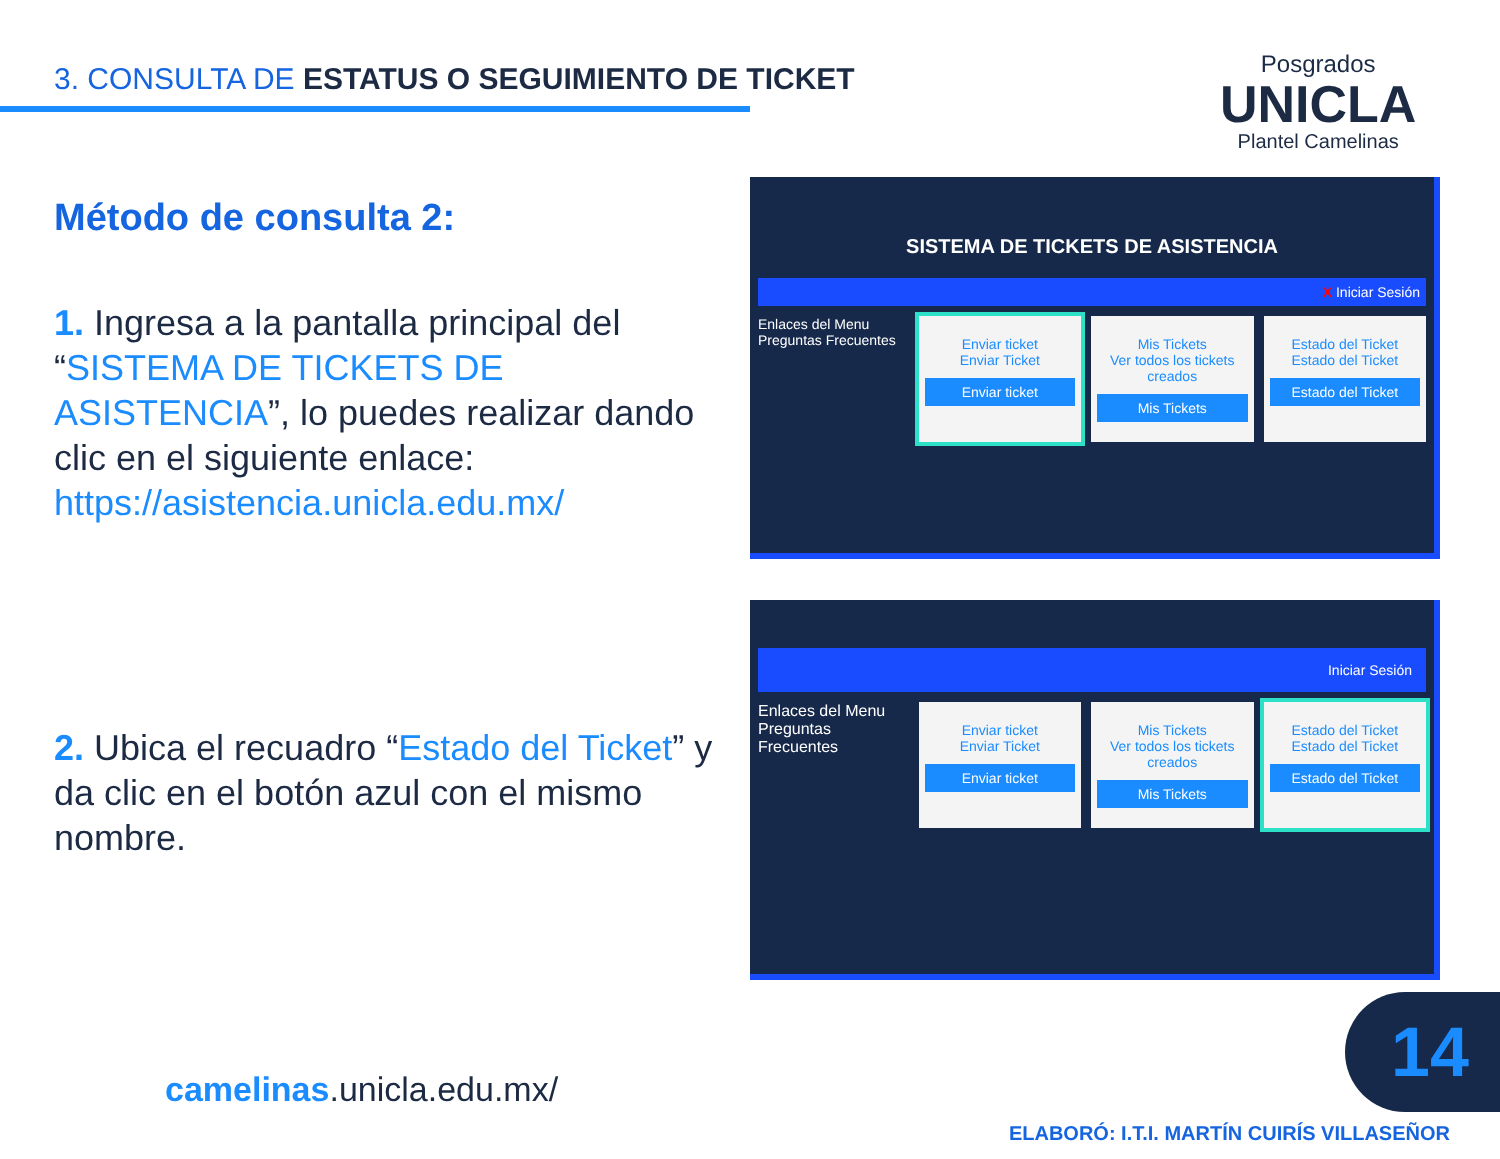3. CONSULTA DE ESTATUS O SEGUIMIENTO DE TICKET
Posgrados
UNICLA
Plantel Camelinas
Método de consulta 2:
1. Ingresa a la pantalla principal del “SISTEMA DE TICKETS DE ASISTENCIA”, lo puedes realizar dando clic en el siguiente enlace: https://asistencia.unicla.edu.mx/
2. Ubica el recuadro “Estado del Ticket” y da clic en el botón azul con el mismo nombre.
SISTEMA DE TICKETS DE ASISTENCIA
X Iniciar Sesión
Enlaces del Menu
Preguntas Frecuentes
Enviar ticket
Enviar Ticket
Enviar ticket
Mis Tickets
Ver todos los tickets creados
Mis Tickets
Estado del Ticket
Estado del Ticket
Estado del Ticket
Iniciar Sesión
Enlaces del Menu
Preguntas Frecuentes
Enviar ticket
Enviar Ticket
Enviar ticket
Mis Tickets
Ver todos los tickets creados
Mis Tickets
Estado del Ticket
Estado del Ticket
Estado del Ticket
camelinas.unicla.edu.mx/
14
ELABORÓ: I.T.I. MARTÍN CUIRÍS VILLASEÑOR